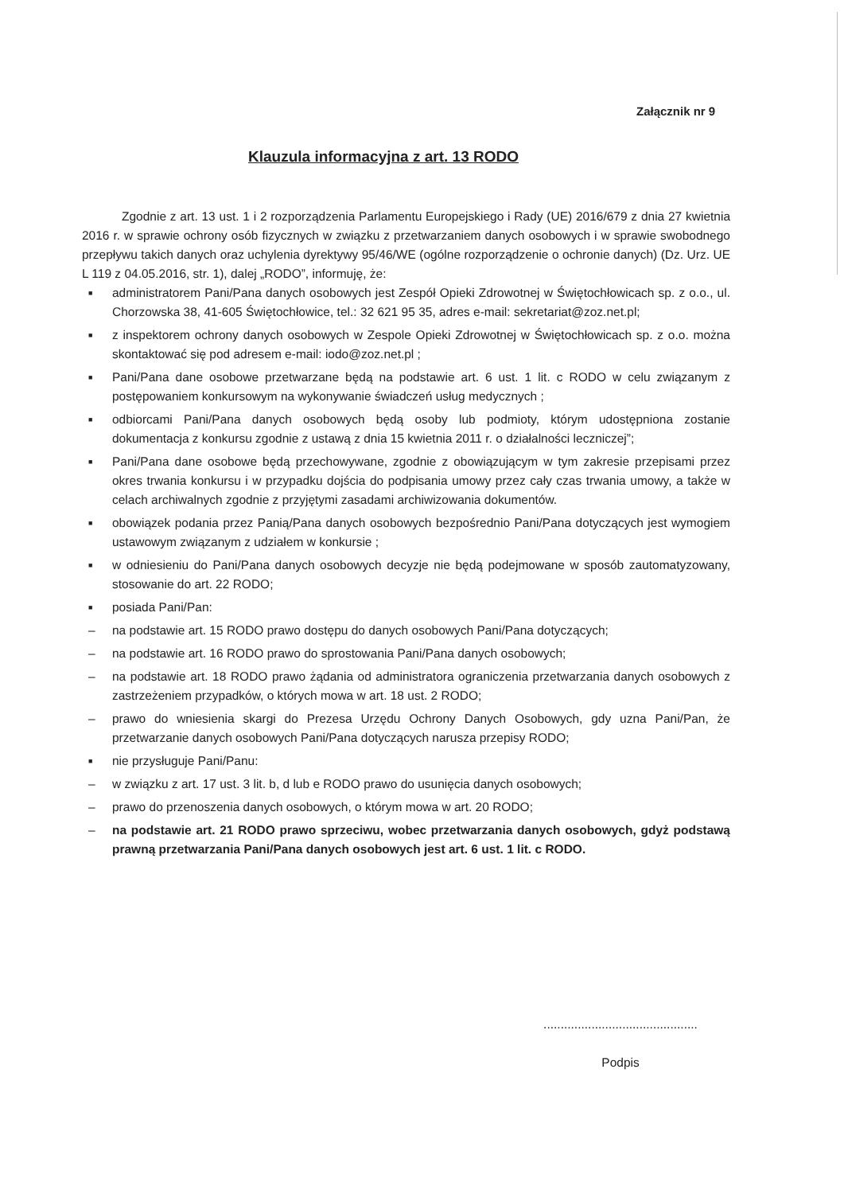Załącznik nr 9
Klauzula informacyjna z art. 13 RODO
Zgodnie z art. 13 ust. 1 i 2 rozporządzenia Parlamentu Europejskiego i Rady (UE) 2016/679 z dnia 27 kwietnia 2016 r. w sprawie ochrony osób fizycznych w związku z przetwarzaniem danych osobowych i w sprawie swobodnego przepływu takich danych oraz uchylenia dyrektywy 95/46/WE (ogólne rozporządzenie o ochronie danych) (Dz. Urz. UE L 119 z 04.05.2016, str. 1), dalej „RODO”, informuję, że:
■ administratorem Pani/Pana danych osobowych jest Zespół Opieki Zdrowotnej w Świętochłowicach sp. z o.o., ul. Chorzowska 38, 41-605 Świętochłowice, tel.: 32 621 95 35, adres e-mail: sekretariat@zoz.net.pl;
■ z inspektorem ochrony danych osobowych w Zespole Opieki Zdrowotnej w Świętochłowicach sp. z o.o. można skontaktować się pod adresem e-mail: iodo@zoz.net.pl ;
■ Pani/Pana dane osobowe przetwarzane będą na podstawie art. 6 ust. 1 lit. c RODO w celu związanym z postępowaniem konkursowym na wykonywanie świadczeń usług medycznych ;
■ odbiorcami Pani/Pana danych osobowych będą osoby lub podmioty, którym udostępniona zostanie dokumentacja z konkursu zgodnie z ustawą z dnia 15 kwietnia 2011 r. o działalności leczniczej”;
■ Pani/Pana dane osobowe będą przechowywane, zgodnie z obowiązującym w tym zakresie przepisami przez okres trwania konkursu i w przypadku dojścia do podpisania umowy przez cały czas trwania umowy, a także w celach archiwalnych zgodnie z przyjętymi zasadami archiwizowania dokumentów.
■ obowiązek podania przez Panią/Pana danych osobowych bezpośrednio Pani/Pana dotyczących jest wymogiem ustawowym związanym z udziałem w konkursie ;
■ w odniesieniu do Pani/Pana danych osobowych decyzje nie będą podejmowane w sposób zautomatyzowany, stosowanie do art. 22 RODO;
■ posiada Pani/Pan:
– na podstawie art. 15 RODO prawo dostępu do danych osobowych Pani/Pana dotyczących;
– na podstawie art. 16 RODO prawo do sprostowania Pani/Pana danych osobowych;
– na podstawie art. 18 RODO prawo żądania od administratora ograniczenia przetwarzania danych osobowych z zastrzeżeniem przypadków, o których mowa w art. 18 ust. 2 RODO;
– prawo do wniesienia skargi do Prezesa Urzędu Ochrony Danych Osobowych, gdy uzna Pani/Pan, że przetwarzanie danych osobowych Pani/Pana dotyczących narusza przepisy RODO;
■ nie przysługuje Pani/Panu:
– w związku z art. 17 ust. 3 lit. b, d lub e RODO prawo do usunięcia danych osobowych;
– prawo do przenoszenia danych osobowych, o którym mowa w art. 20 RODO;
– na podstawie art. 21 RODO prawo sprzeciwu, wobec przetwarzania danych osobowych, gdyż podstawą prawną przetwarzania Pani/Pana danych osobowych jest art. 6 ust. 1 lit. c RODO.
.............................................
Podpis